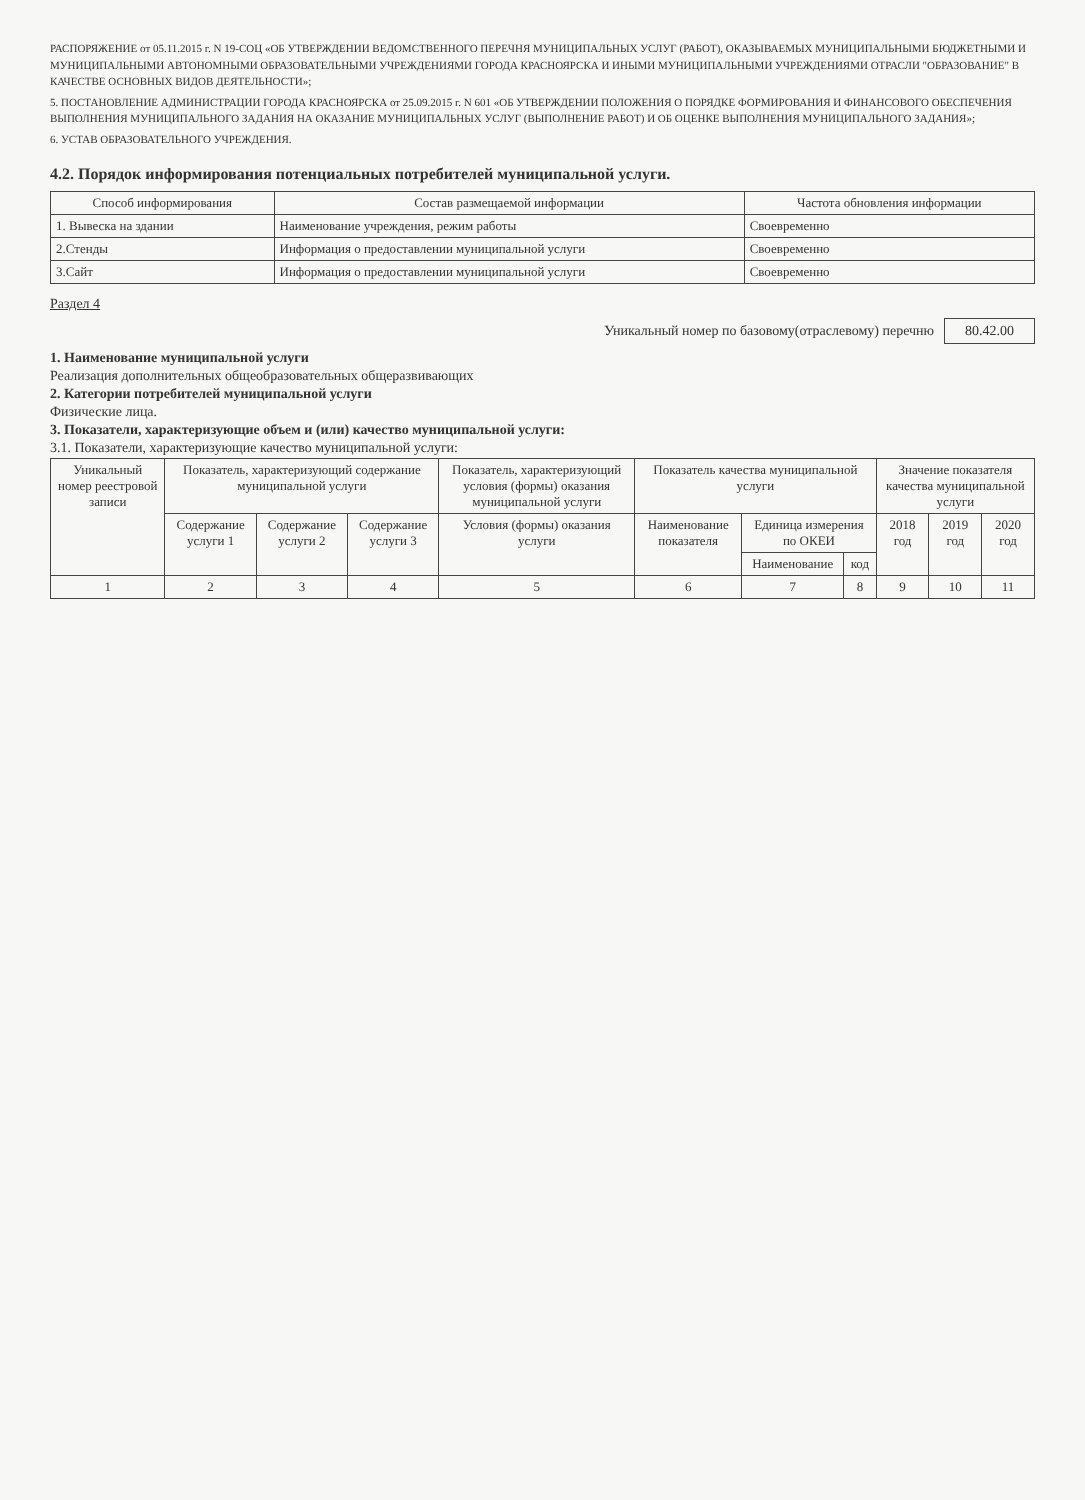РАСПОРЯЖЕНИЕ от 05.11.2015 г. N 19-СОЦ «ОБ УТВЕРЖДЕНИИ ВЕДОМСТВЕННОГО ПЕРЕЧНЯ МУНИЦИПАЛЬНЫХ УСЛУГ (РАБОТ), ОКАЗЫВАЕМЫХ МУНИЦИПАЛЬНЫМИ БЮДЖЕТНЫМИ И МУНИЦИПАЛЬНЫМИ АВТОНОМНЫМИ ОБРАЗОВАТЕЛЬНЫМИ УЧРЕЖДЕНИЯМИ ГОРОДА КРАСНОЯРСКА И ИНЫМИ МУНИЦИПАЛЬНЫМИ УЧРЕЖДЕНИЯМИ ОТРАСЛИ "ОБРАЗОВАНИЕ" В КАЧЕСТВЕ ОСНОВНЫХ ВИДОВ ДЕЯТЕЛЬНОСТИ»;
5. ПОСТАНОВЛЕНИЕ АДМИНИСТРАЦИИ ГОРОДА КРАСНОЯРСКА от 25.09.2015 г. N 601 «ОБ УТВЕРЖДЕНИИ ПОЛОЖЕНИЯ О ПОРЯДКЕ ФОРМИРОВАНИЯ И ФИНАНСОВОГО ОБЕСПЕЧЕНИЯ ВЫПОЛНЕНИЯ МУНИЦИПАЛЬНОГО ЗАДАНИЯ НА ОКАЗАНИЕ МУНИЦИПАЛЬНЫХ УСЛУГ (ВЫПОЛНЕНИЕ РАБОТ) И ОБ ОЦЕНКЕ ВЫПОЛНЕНИЯ МУНИЦИПАЛЬНОГО ЗАДАНИЯ»;
6. УСТАВ ОБРАЗОВАТЕЛЬНОГО УЧРЕЖДЕНИЯ.
4.2. Порядок информирования потенциальных потребителей муниципальной услуги.
| Способ информирования | Состав размещаемой информации | Частота обновления информации |
| --- | --- | --- |
| 1. Вывеска на здании | Наименование учреждения, режим работы | Своевременно |
| 2.Стенды | Информация о предоставлении муниципальной услуги | Своевременно |
| 3.Сайт | Информация о предоставлении муниципальной услуги | Своевременно |
Раздел 4
Уникальный номер по базовому(отраслевому) перечню 80.42.00
1. Наименование муниципальной услуги
Реализация дополнительных общеобразовательных общеразвивающих
2. Категории потребителей муниципальной услуги
Физические лица.
3. Показатели, характеризующие объем и (или) качество муниципальной услуги:
3.1. Показатели, характеризующие качество муниципальной услуги:
| Уникальный номер реестровой записи | Показатель, характеризующий содержание муниципальной услуги | | | Показатель, характеризующий условия (формы) оказания муниципальной услуги | Показатель качества муниципальной услуги | | | Значение показателя качества муниципальной услуги | | |
| --- | --- | --- | --- | --- | --- | --- | --- | --- | --- | --- |
| | Содержание услуги 1 | Содержание услуги 2 | Содержание услуги 3 | Условия (формы) оказания услуги | Наименование показателя | Единица измерения по ОКЕИ | | 2018 год | 2019 год | 2020 год |
| | | | | | | Наименование | код | | | |
| 1 | 2 | 3 | 4 | 5 | 6 | 7 | 8 | 9 | 10 | 11 |